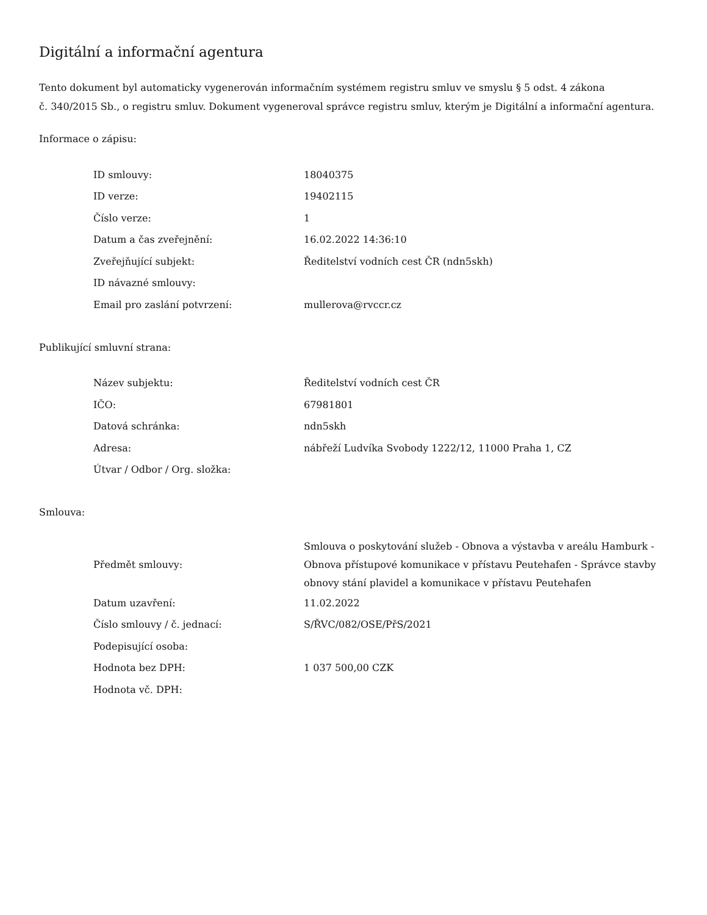Digitální a informační agentura
Tento dokument byl automaticky vygenerován informačním systémem registru smluv ve smyslu § 5 odst. 4 zákona
č. 340/2015 Sb., o registru smluv. Dokument vygeneroval správce registru smluv, kterým je Digitální a informační agentura.
Informace o zápisu:
| ID smlouvy: | 18040375 |
| ID verze: | 19402115 |
| Číslo verze: | 1 |
| Datum a čas zveřejnění: | 16.02.2022 14:36:10 |
| Zveřejňující subjekt: | Ředitelství vodních cest ČR (ndn5skh) |
| ID návazné smlouvy: | |
| Email pro zaslání potvrzení: | mullerova@rvccr.cz |
Publikující smluvní strana:
| Název subjektu: | Ředitelství vodních cest ČR |
| IČO: | 67981801 |
| Datová schránka: | ndn5skh |
| Adresa: | nábřeží Ludvíka Svobody 1222/12, 11000 Praha 1, CZ |
| Útvar / Odbor / Org. složka: | |
Smlouva:
| Předmět smlouvy: | Smlouva o poskytování služeb - Obnova a výstavba v areálu Hamburk - Obnova přístupové komunikace v přístavu Peutehafen - Správce stavby obnovy stání plavidel a komunikace v přístavu Peutehafen |
| Datum uzavření: | 11.02.2022 |
| Číslo smlouvy / č. jednací: | S/ŘVC/082/OSE/PřS/2021 |
| Podepisující osoba: | |
| Hodnota bez DPH: | 1 037 500,00 CZK |
| Hodnota vč. DPH: | |